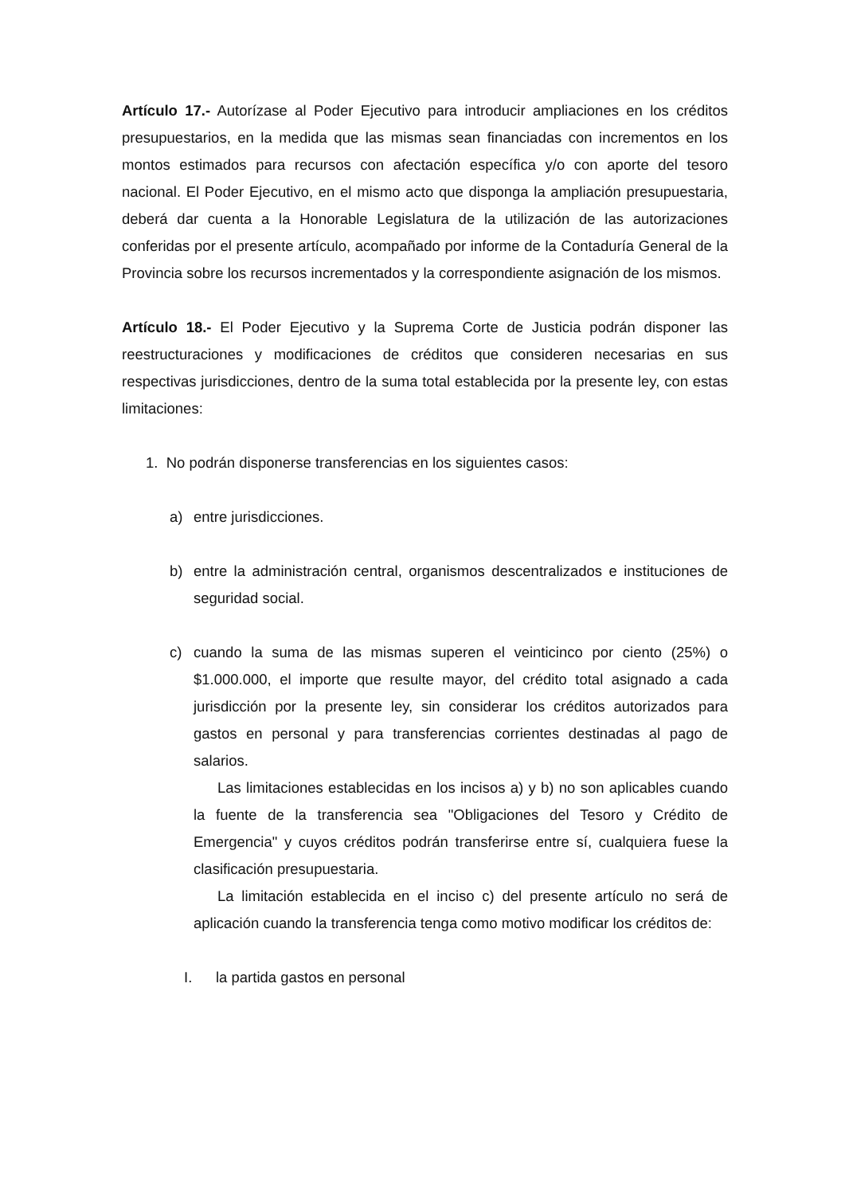Artículo 17.- Autorízase al Poder Ejecutivo para introducir ampliaciones en los créditos presupuestarios, en la medida que las mismas sean financiadas con incrementos en los montos estimados para recursos con afectación específica y/o con aporte del tesoro nacional. El Poder Ejecutivo, en el mismo acto que disponga la ampliación presupuestaria, deberá dar cuenta a la Honorable Legislatura de la utilización de las autorizaciones conferidas por el presente artículo, acompañado por informe de la Contaduría General de la Provincia sobre los recursos incrementados y la correspondiente asignación de los mismos.
Artículo 18.- El Poder Ejecutivo y la Suprema Corte de Justicia podrán disponer las reestructuraciones y modificaciones de créditos que consideren necesarias en sus respectivas jurisdicciones, dentro de la suma total establecida por la presente ley, con estas limitaciones:
1. No podrán disponerse transferencias en los siguientes casos:
a) entre jurisdicciones.
b) entre la administración central, organismos descentralizados e instituciones de seguridad social.
c) cuando la suma de las mismas superen el veinticinco por ciento (25%) o $1.000.000, el importe que resulte mayor, del crédito total asignado a cada jurisdicción por la presente ley, sin considerar los créditos autorizados para gastos en personal y para transferencias corrientes destinadas al pago de salarios.
Las limitaciones establecidas en los incisos a) y b) no son aplicables cuando la fuente de la transferencia sea "Obligaciones del Tesoro y Crédito de Emergencia" y cuyos créditos podrán transferirse entre sí, cualquiera fuese la clasificación presupuestaria.
La limitación establecida en el inciso c) del presente artículo no será de aplicación cuando la transferencia tenga como motivo modificar los créditos de:
I. la partida gastos en personal